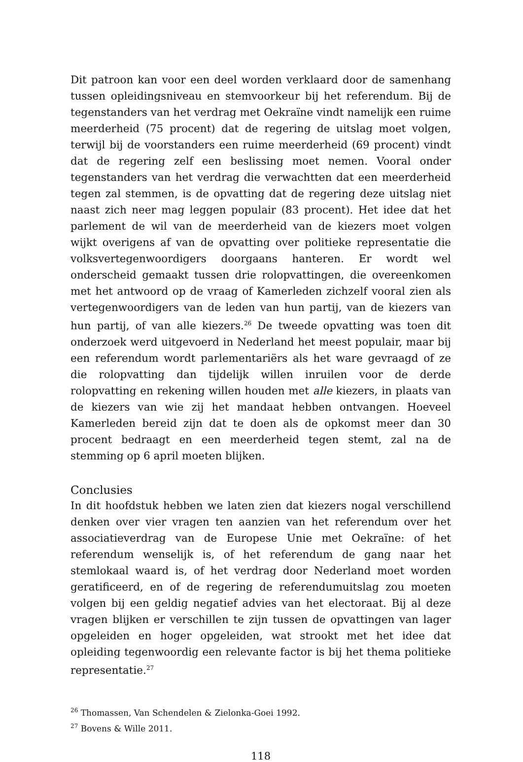Dit patroon kan voor een deel worden verklaard door de samenhang tussen opleidingsniveau en stemvoorkeur bij het referendum. Bij de tegenstanders van het verdrag met Oekraïne vindt namelijk een ruime meerderheid (75 procent) dat de regering de uitslag moet volgen, terwijl bij de voorstanders een ruime meerderheid (69 procent) vindt dat de regering zelf een beslissing moet nemen. Vooral onder tegenstanders van het verdrag die verwachtten dat een meerderheid tegen zal stemmen, is de opvatting dat de regering deze uitslag niet naast zich neer mag leggen populair (83 procent). Het idee dat het parlement de wil van de meerderheid van de kiezers moet volgen wijkt overigens af van de opvatting over politieke representatie die volksvertegenwoordigers doorgaans hanteren. Er wordt wel onderscheid gemaakt tussen drie rolopvattingen, die overeenkomen met het antwoord op de vraag of Kamerleden zichzelf vooral zien als vertegenwoordigers van de leden van hun partij, van de kiezers van hun partij, of van alle kiezers.<sup>26</sup> De tweede opvatting was toen dit onderzoek werd uitgevoerd in Nederland het meest populair, maar bij een referendum wordt parlementariërs als het ware gevraagd of ze die rolopvatting dan tijdelijk willen inruilen voor de derde rolopvatting en rekening willen houden met alle kiezers, in plaats van de kiezers van wie zij het mandaat hebben ontvangen. Hoeveel Kamerleden bereid zijn dat te doen als de opkomst meer dan 30 procent bedraagt en een meerderheid tegen stemt, zal na de stemming op 6 april moeten blijken.
Conclusies
In dit hoofdstuk hebben we laten zien dat kiezers nogal verschillend denken over vier vragen ten aanzien van het referendum over het associatieverdrag van de Europese Unie met Oekraïne: of het referendum wenselijk is, of het referendum de gang naar het stemlokaal waard is, of het verdrag door Nederland moet worden geratificeerd, en of de regering de referendumuitslag zou moeten volgen bij een geldig negatief advies van het electoraat. Bij al deze vragen blijken er verschillen te zijn tussen de opvattingen van lager opgeleiden en hoger opgeleiden, wat strookt met het idee dat opleiding tegenwoordig een relevante factor is bij het thema politieke representatie.<sup>27</sup>
<sup>26</sup> Thomassen, Van Schendelen & Zielonka-Goei 1992.
<sup>27</sup> Bovens & Wille 2011.
118